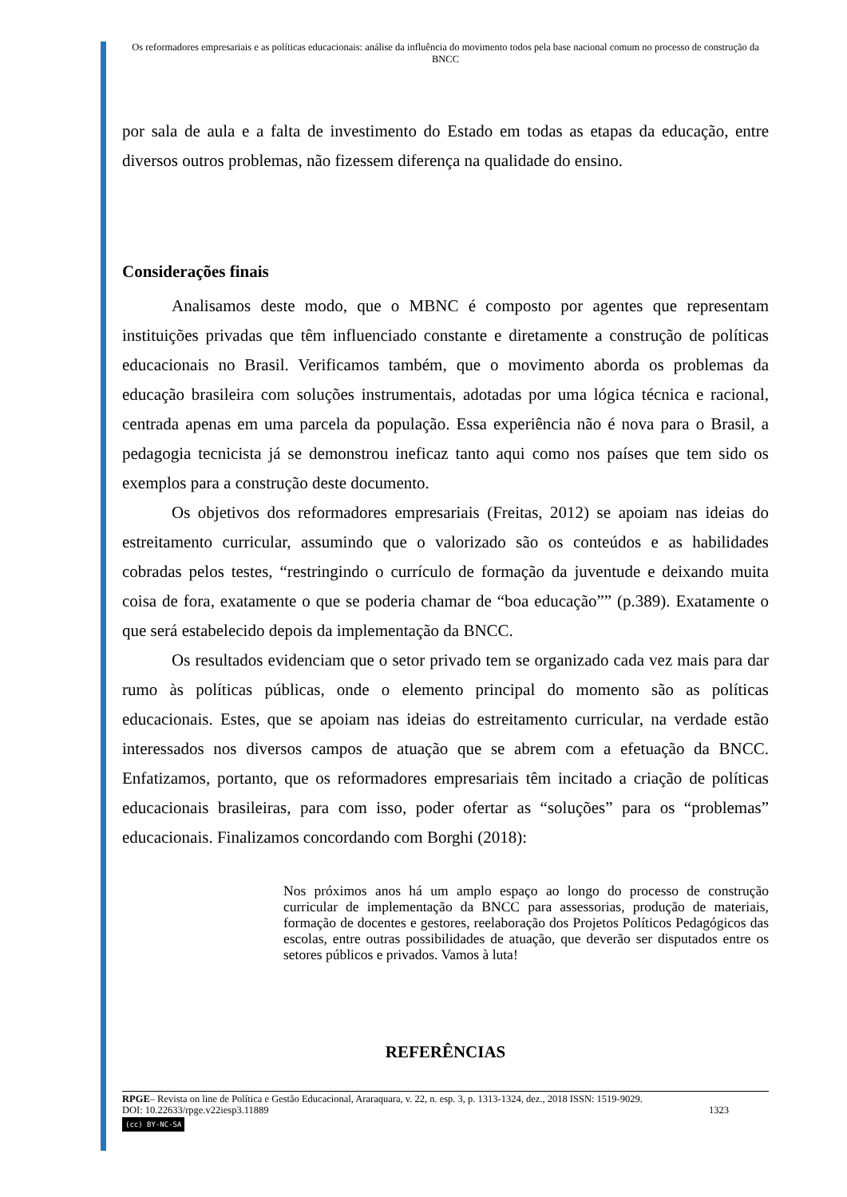Os reformadores empresariais e as políticas educacionais: análise da influência do movimento todos pela base nacional comum no processo de construção da BNCC
por sala de aula e a falta de investimento do Estado em todas as etapas da educação, entre diversos outros problemas, não fizessem diferença na qualidade do ensino.
Considerações finais
Analisamos deste modo, que o MBNC é composto por agentes que representam instituições privadas que têm influenciado constante e diretamente a construção de políticas educacionais no Brasil. Verificamos também, que o movimento aborda os problemas da educação brasileira com soluções instrumentais, adotadas por uma lógica técnica e racional, centrada apenas em uma parcela da população. Essa experiência não é nova para o Brasil, a pedagogia tecnicista já se demonstrou ineficaz tanto aqui como nos países que tem sido os exemplos para a construção deste documento.
Os objetivos dos reformadores empresariais (Freitas, 2012) se apoiam nas ideias do estreitamento curricular, assumindo que o valorizado são os conteúdos e as habilidades cobradas pelos testes, “restringindo o currículo de formação da juventude e deixando muita coisa de fora, exatamente o que se poderia chamar de “boa educação”” (p.389). Exatamente o que será estabelecido depois da implementação da BNCC.
Os resultados evidenciam que o setor privado tem se organizado cada vez mais para dar rumo às políticas públicas, onde o elemento principal do momento são as políticas educacionais. Estes, que se apoiam nas ideias do estreitamento curricular, na verdade estão interessados nos diversos campos de atuação que se abrem com a efetuação da BNCC. Enfatizamos, portanto, que os reformadores empresariais têm incitado a criação de políticas educacionais brasileiras, para com isso, poder ofertar as “soluções” para os “problemas” educacionais. Finalizamos concordando com Borghi (2018):
Nos próximos anos há um amplo espaço ao longo do processo de construção curricular de implementação da BNCC para assessorias, produção de materiais, formação de docentes e gestores, reelaboração dos Projetos Políticos Pedagógicos das escolas, entre outras possibilidades de atuação, que deverão ser disputados entre os setores públicos e privados. Vamos à luta!
REFERÊNCIAS
RPGE– Revista on line de Política e Gestão Educacional, Araraquara, v. 22, n. esp. 3, p. 1313-1324, dez., 2018 ISSN: 1519-9029.
DOI: 10.22633/rpge.v22iesp3.11889 1323
(cc) BY-NC-SA